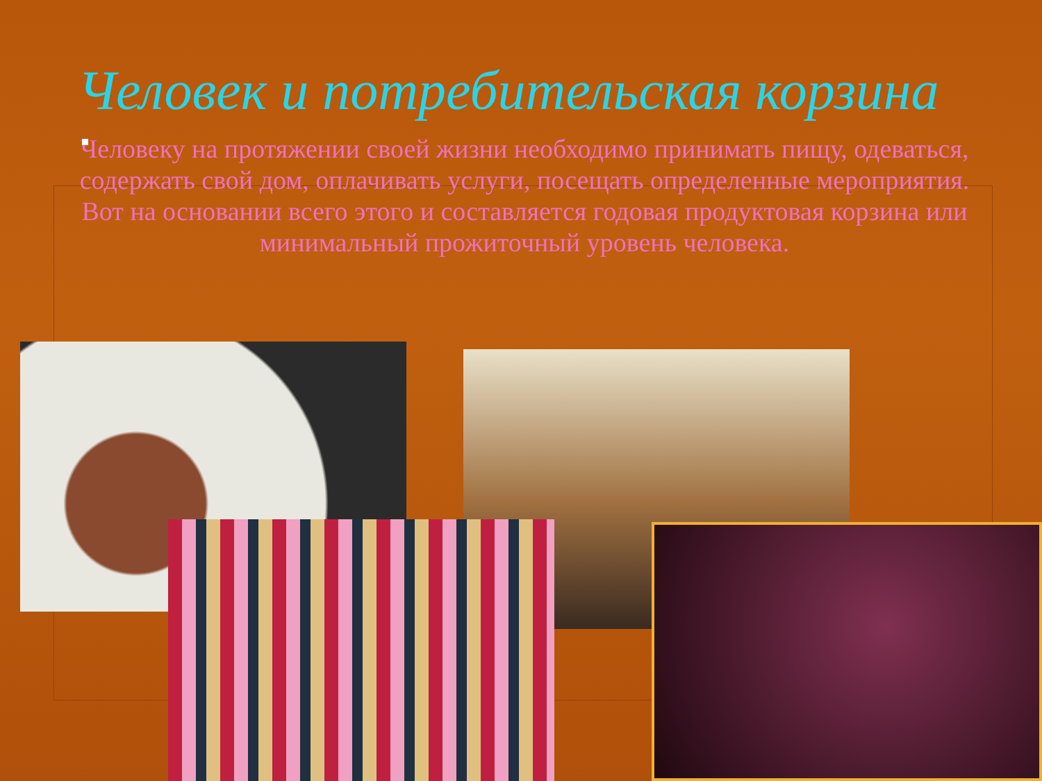Человек и потребительская корзина
Человеку на протяжении своей жизни необходимо принимать пищу, одеваться, содержать свой дом, оплачивать услуги, посещать определенные мероприятия. Вот на основании всего этого и составляется годовая продуктовая корзина или минимальный прожиточный уровень человека.